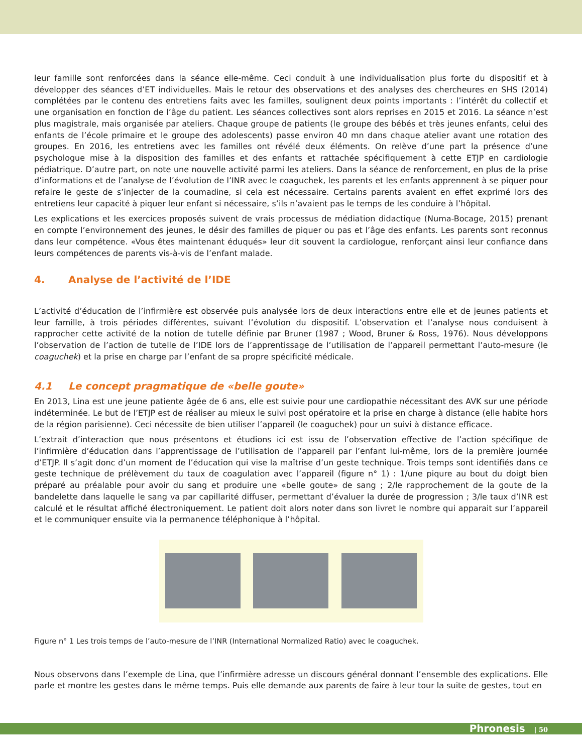leur famille sont renforcées dans la séance elle-même. Ceci conduit à une individualisation plus forte du dispositif et à développer des séances d’ET individuelles. Mais le retour des observations et des analyses des chercheures en SHS (2014) complétées par le contenu des entretiens faits avec les familles, soulignent deux points importants : l’intérêt du collectif et une organisation en fonction de l’âge du patient. Les séances collectives sont alors reprises en 2015 et 2016. La séance n’est plus magistrale, mais organisée par ateliers. Chaque groupe de patients (le groupe des bébés et très jeunes enfants, celui des enfants de l’école primaire et le groupe des adolescents) passe environ 40 mn dans chaque atelier avant une rotation des groupes. En 2016, les entretiens avec les familles ont révélé deux éléments. On relève d’une part la présence d’une psychologue mise à la disposition des familles et des enfants et rattachée spécifiquement à cette ETJP en cardiologie pédiatrique. D’autre part, on note une nouvelle activité parmi les ateliers. Dans la séance de renforcement, en plus de la prise d’informations et de l’analyse de l’évolution de l’INR avec le coaguchek, les parents et les enfants apprennent à se piquer pour refaire le geste de s’injecter de la coumadine, si cela est nécessaire. Certains parents avaient en effet exprimé lors des entretiens leur capacité à piquer leur enfant si nécessaire, s’ils n’avaient pas le temps de les conduire à l’hôpital.
Les explications et les exercices proposés suivent de vrais processus de médiation didactique (Numa-Bocage, 2015) prenant en compte l’environnement des jeunes, le désir des familles de piquer ou pas et l’âge des enfants. Les parents sont reconnus dans leur compétence. «Vous êtes maintenant éduqués» leur dit souvent la cardiologue, renforçant ainsi leur confiance dans leurs compétences de parents vis-à-vis de l’enfant malade.
4. Analyse de l’activité de l’IDE
L’activité d’éducation de l’infirmière est observée puis analysée lors de deux interactions entre elle et de jeunes patients et leur famille, à trois périodes différentes, suivant l’évolution du dispositif. L’observation et l’analyse nous conduisent à rapprocher cette activité de la notion de tutelle définie par Bruner (1987 ; Wood, Bruner & Ross, 1976). Nous développons l’observation de l’action de tutelle de l’IDE lors de l’apprentissage de l’utilisation de l’appareil permettant l’auto-mesure (le coaguchek) et la prise en charge par l’enfant de sa propre spécificité médicale.
4.1 Le concept pragmatique de «belle goute»
En 2013, Lina est une jeune patiente âgée de 6 ans, elle est suivie pour une cardiopathie nécessitant des AVK sur une période indéterminée. Le but de l’ETJP est de réaliser au mieux le suivi post opératoire et la prise en charge à distance (elle habite hors de la région parisienne). Ceci nécessite de bien utiliser l’appareil (le coaguchek) pour un suivi à distance efficace.
L’extrait d’interaction que nous présentons et étudions ici est issu de l’observation effective de l’action spécifique de l’infirmière d’éducation dans l’apprentissage de l’utilisation de l’appareil par l’enfant lui-même, lors de la première journée d’ETJP. Il s’agit donc d’un moment de l’éducation qui vise la maîtrise d’un geste technique. Trois temps sont identifiés dans ce geste technique de prélèvement du taux de coagulation avec l’appareil (figure n° 1) : 1/une piqure au bout du doigt bien préparé au préalable pour avoir du sang et produire une «belle goute» de sang ; 2/le rapprochement de la goute de la bandelette dans laquelle le sang va par capillarité diffuser, permettant d’évaluer la durée de progression ; 3/le taux d’INR est calculé et le résultat affiché électroniquement. Le patient doit alors noter dans son livret le nombre qui apparait sur l’appareil et le communiquer ensuite via la permanence téléphonique à l’hôpital.
Figure n° 1 Les trois temps de l’auto-mesure de l’INR (International Normalized Ratio) avec le coaguchek.
Nous observons dans l’exemple de Lina, que l’infirmière adresse un discours général donnant l’ensemble des explications. Elle parle et montre les gestes dans le même temps. Puis elle demande aux parents de faire à leur tour la suite de gestes, tout en
Phronesis | 50